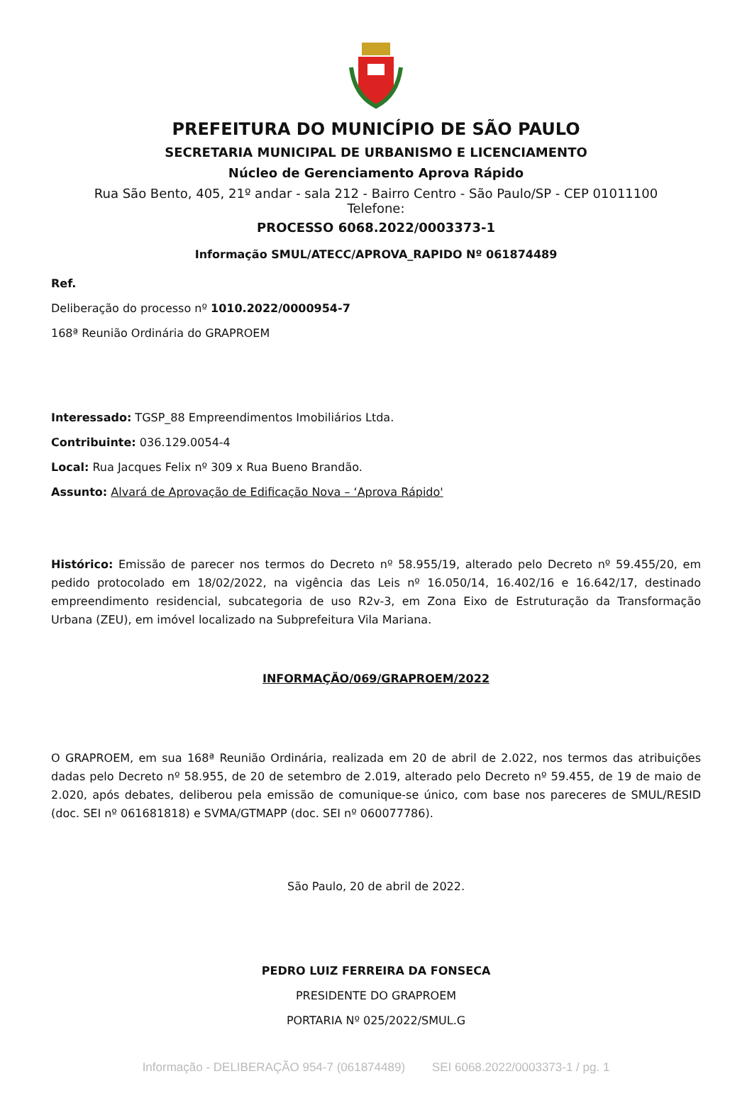PREFEITURA DO MUNICÍPIO DE SÃO PAULO
SECRETARIA MUNICIPAL DE URBANISMO E LICENCIAMENTO
Núcleo de Gerenciamento Aprova Rápido
Rua São Bento, 405, 21º andar - sala 212 - Bairro Centro - São Paulo/SP - CEP 01011100
Telefone:
PROCESSO 6068.2022/0003373-1
Informação SMUL/ATECC/APROVA_RAPIDO Nº 061874489
Ref.
Deliberação do processo nº 1010.2022/0000954-7
168ª Reunião Ordinária do GRAPROEM
Interessado: TGSP_88 Empreendimentos Imobiliários Ltda.
Contribuinte: 036.129.0054-4
Local: Rua Jacques Felix nº 309 x Rua Bueno Brandão.
Assunto: Alvará de Aprovação de Edificação Nova – ‘Aprova Rápido'
Histórico: Emissão de parecer nos termos do Decreto nº 58.955/19, alterado pelo Decreto nº 59.455/20, em pedido protocolado em 18/02/2022, na vigência das Leis nº 16.050/14, 16.402/16 e 16.642/17, destinado empreendimento residencial, subcategoria de uso R2v-3, em Zona Eixo de Estruturação da Transformação Urbana (ZEU), em imóvel localizado na Subprefeitura Vila Mariana.
INFORMAÇÃO/069/GRAPROEM/2022
O GRAPROEM, em sua 168ª Reunião Ordinária, realizada em 20 de abril de 2.022, nos termos das atribuições dadas pelo Decreto nº 58.955, de 20 de setembro de 2.019, alterado pelo Decreto nº 59.455, de 19 de maio de 2.020, após debates, deliberou pela emissão de comunique-se único, com base nos pareceres de SMUL/RESID (doc. SEI nº 061681818) e SVMA/GTMAPP (doc. SEI nº 060077786).
São Paulo, 20 de abril de 2022.
PEDRO LUIZ FERREIRA DA FONSECA
PRESIDENTE DO GRAPROEM
PORTARIA Nº 025/2022/SMUL.G
Informação - DELIBERAÇÃO 954-7 (061874489) SEI 6068.2022/0003373-1 / pg. 1